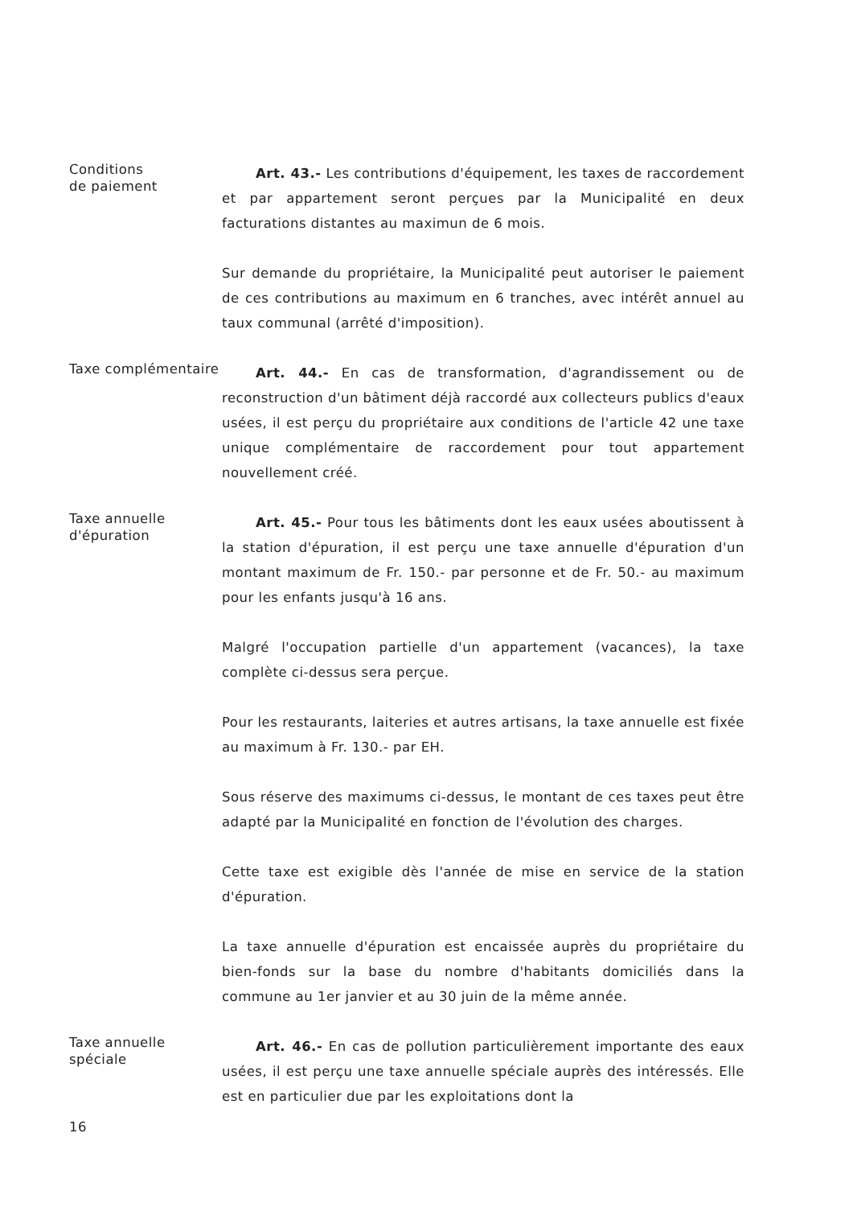Conditions
de paiement
Art. 43.- Les contributions d'équipement, les taxes de raccordement et par appartement seront perçues par la Municipalité en deux facturations distantes au maximun de 6 mois.
Sur demande du propriétaire, la Municipalité peut autoriser le paiement de ces contributions au maximum en 6 tranches, avec intérêt annuel au taux communal (arrêté d'imposition).
Taxe complémentaire
Art. 44.- En cas de transformation, d'agrandissement ou de reconstruction d'un bâtiment déjà raccordé aux collecteurs publics d'eaux usées, il est perçu du propriétaire aux conditions de l'article 42 une taxe unique complémentaire de raccordement pour tout appartement nouvellement créé.
Taxe annuelle
d'épuration
Art. 45.- Pour tous les bâtiments dont les eaux usées aboutissent à la station d'épuration, il est perçu une taxe annuelle d'épuration d'un montant maximum de Fr. 150.- par personne et de Fr. 50.- au maximum pour les enfants jusqu'à 16 ans.
Malgré l'occupation partielle d'un appartement (vacances), la taxe complète ci-dessus sera perçue.
Pour les restaurants, laiteries et autres artisans, la taxe annuelle est fixée au maximum à Fr. 130.- par EH.
Sous réserve des maximums ci-dessus, le montant de ces taxes peut être adapté par la Municipalité en fonction de l'évolution des charges.
Cette taxe est exigible dès l'année de mise en service de la station d'épuration.
La taxe annuelle d'épuration est encaissée auprès du propriétaire du bien-fonds sur la base du nombre d'habitants domiciliés dans la commune au 1er janvier et au 30 juin de la même année.
Taxe annuelle
spéciale
16
Art. 46.- En cas de pollution particulièrement importante des eaux usées, il est perçu une taxe annuelle spéciale auprès des intéressés. Elle est en particulier due par les exploitations dont la